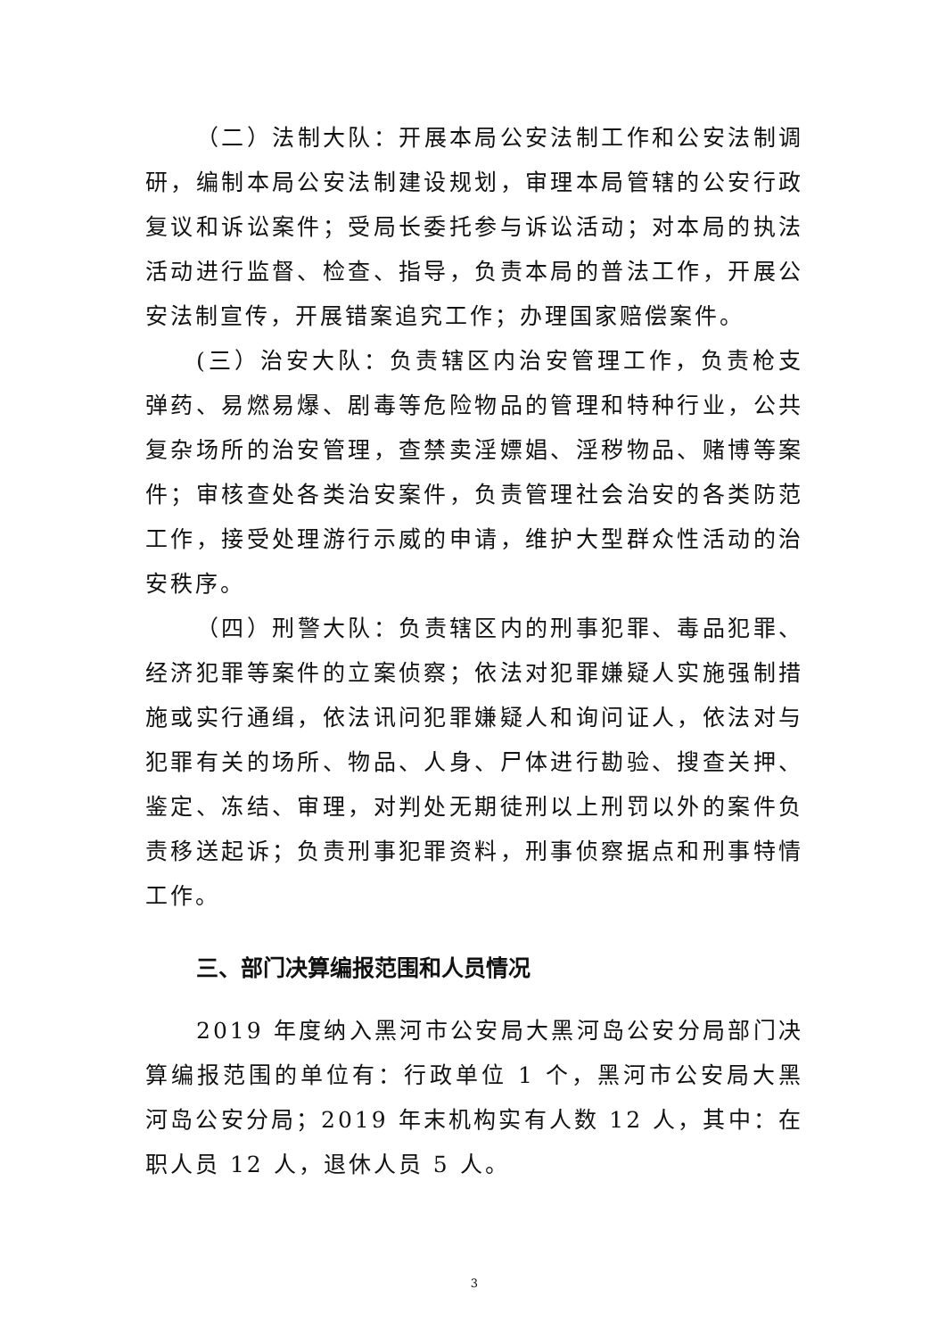（二）法制大队：开展本局公安法制工作和公安法制调研，编制本局公安法制建设规划，审理本局管辖的公安行政复议和诉讼案件；受局长委托参与诉讼活动；对本局的执法活动进行监督、检查、指导，负责本局的普法工作，开展公安法制宣传，开展错案追究工作；办理国家赔偿案件。
(三）治安大队：负责辖区内治安管理工作，负责枪支弹药、易燃易爆、剧毒等危险物品的管理和特种行业，公共复杂场所的治安管理，查禁卖淫嫖娼、淫秽物品、赌博等案件；审核查处各类治安案件，负责管理社会治安的各类防范工作，接受处理游行示威的申请，维护大型群众性活动的治安秩序。
（四）刑警大队：负责辖区内的刑事犯罪、毒品犯罪、经济犯罪等案件的立案侦察；依法对犯罪嫌疑人实施强制措施或实行通缉，依法讯问犯罪嫌疑人和询问证人，依法对与犯罪有关的场所、物品、人身、尸体进行勘验、搜查关押、鉴定、冻结、审理，对判处无期徒刑以上刑罚以外的案件负责移送起诉；负责刑事犯罪资料，刑事侦察据点和刑事特情工作。
三、部门决算编报范围和人员情况
2019 年度纳入黑河市公安局大黑河岛公安分局部门决算编报范围的单位有：行政单位 1 个，黑河市公安局大黑河岛公安分局；2019 年末机构实有人数 12 人，其中：在职人员 12 人，退休人员 5 人。
3